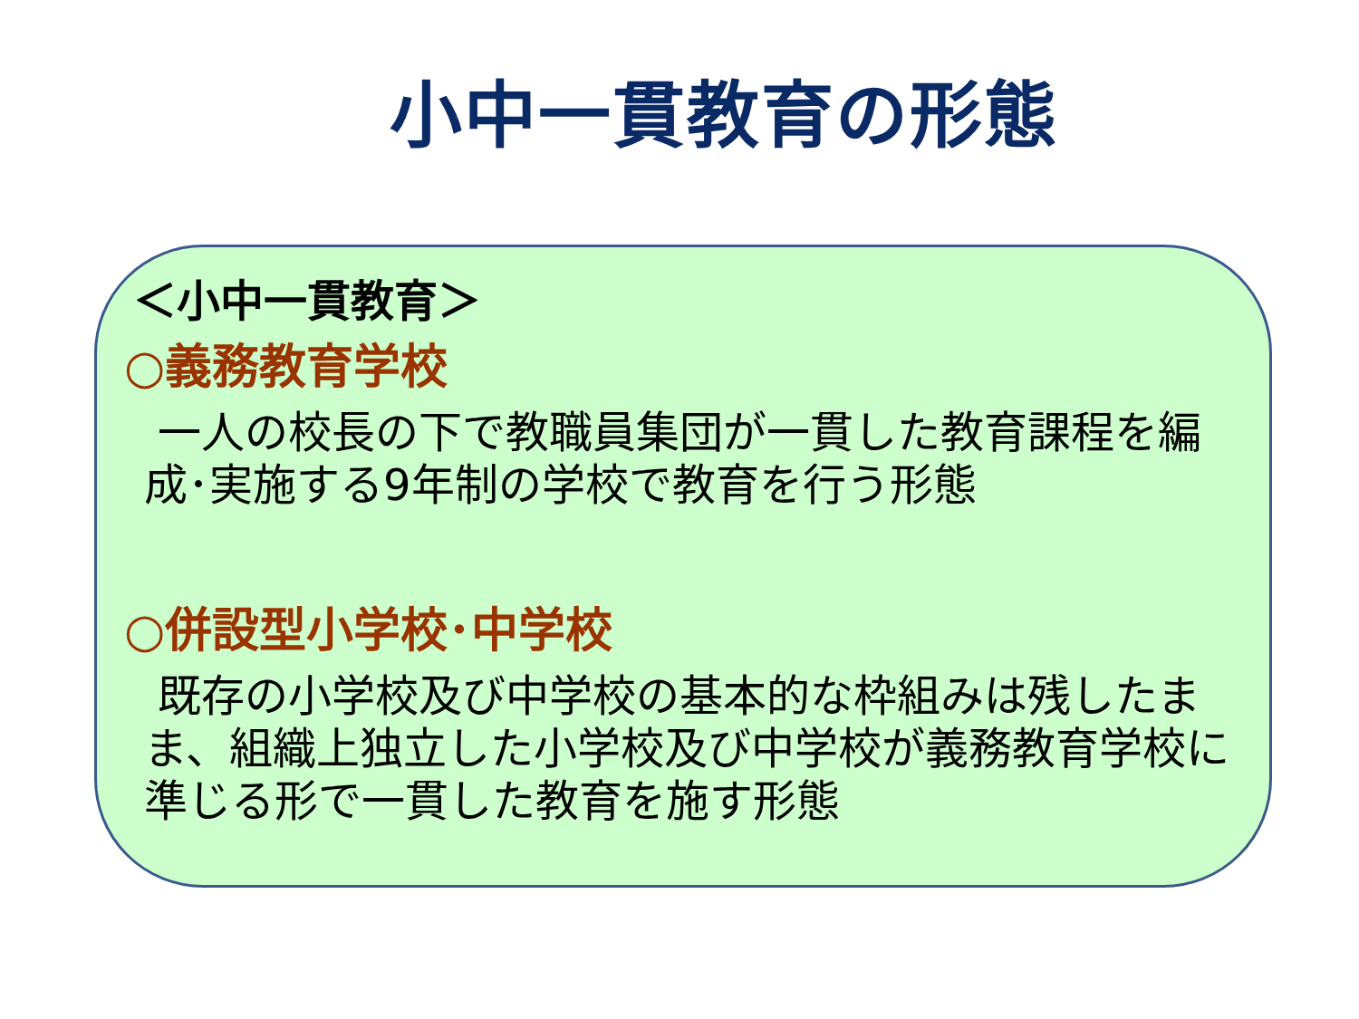小中一貫教育の形態
＜小中一貫教育＞
○義務教育学校
一人の校長の下で教職員集団が一貫した教育課程を編成･実施する9年制の学校で教育を行う形態
○併設型小学校･中学校
既存の小学校及び中学校の基本的な枠組みは残したまま、組織上独立した小学校及び中学校が義務教育学校に準じる形で一貫した教育を施す形態